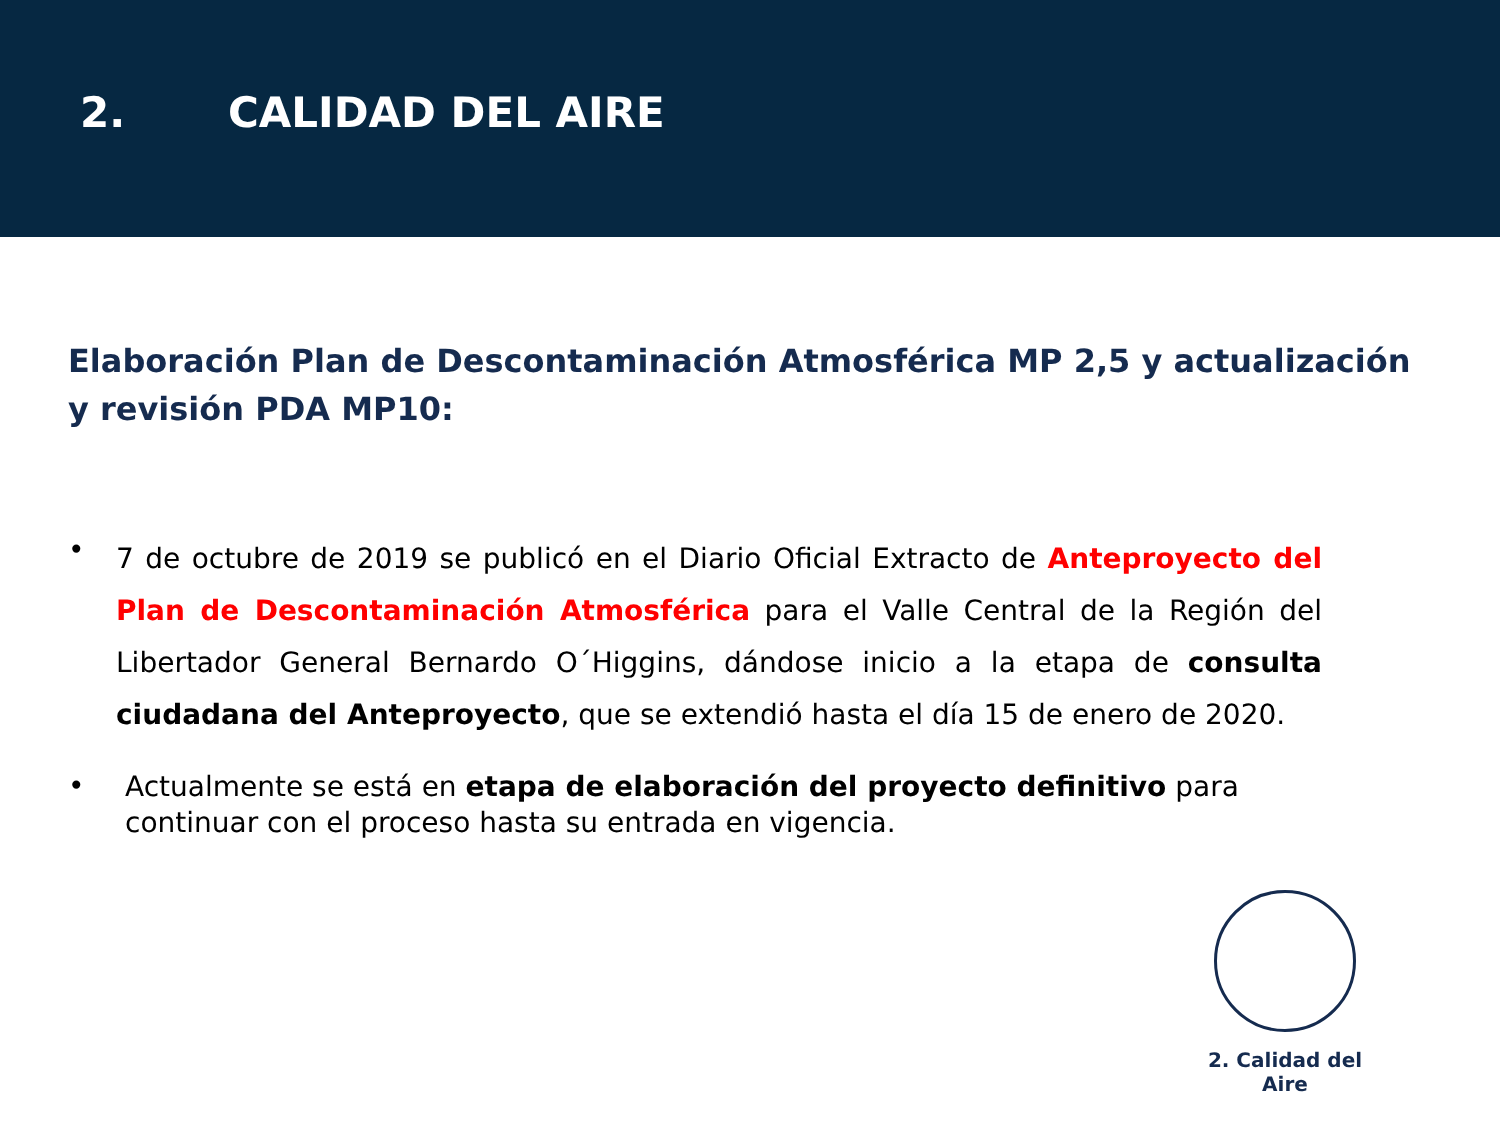2. CALIDAD DEL AIRE
Elaboración Plan de Descontaminación Atmosférica MP 2,5 y actualización y revisión PDA MP10:
• 7 de octubre de 2019 se publicó en el Diario Oficial Extracto de Anteproyecto del Plan de Descontaminación Atmosférica para el Valle Central de la Región del Libertador General Bernardo O´Higgins, dándose inicio a la etapa de consulta ciudadana del Anteproyecto, que se extendió hasta el día 15 de enero de 2020.
• Actualmente se está en etapa de elaboración del proyecto definitivo para continuar con el proceso hasta su entrada en vigencia.
2. Calidad del Aire